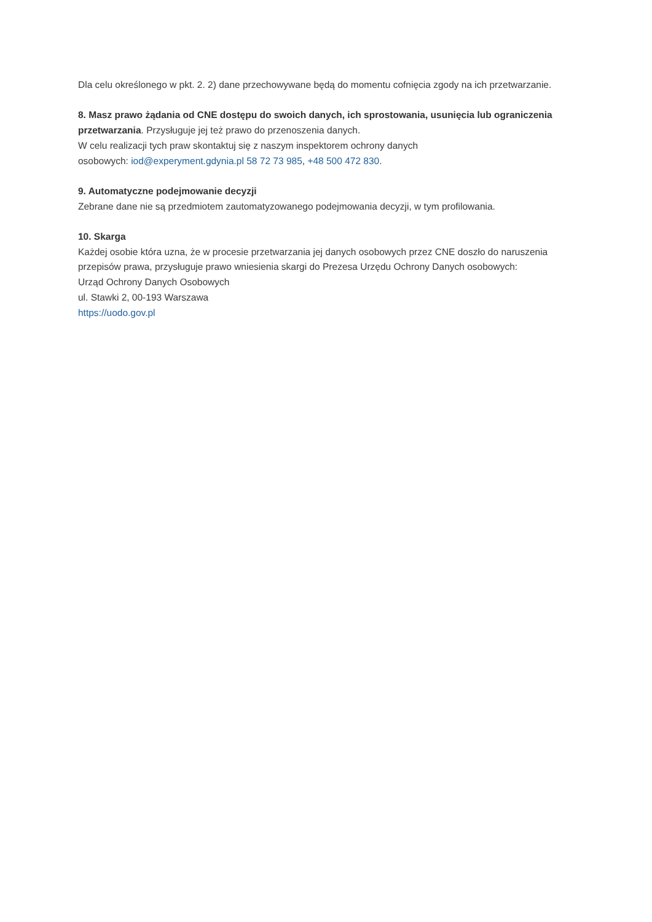Dla celu określonego w pkt. 2. 2) dane przechowywane będą do momentu cofnięcia zgody na ich przetwarzanie.
8. Masz prawo żądania od CNE dostępu do swoich danych, ich sprostowania, usunięcia lub ograniczenia przetwarzania. Przysługuje jej też prawo do przenoszenia danych.
W celu realizacji tych praw skontaktuj się z naszym inspektorem ochrony danych
osobowych: iod@experyment.gdynia.pl 58 72 73 985, +48 500 472 830.
9. Automatyczne podejmowanie decyzji
Zebrane dane nie są przedmiotem zautomatyzowanego podejmowania decyzji, w tym profilowania.
10. Skarga
Każdej osobie która uzna, że w procesie przetwarzania jej danych osobowych przez CNE doszło do naruszenia przepisów prawa, przysługuje prawo wniesienia skargi do Prezesa Urzędu Ochrony Danych osobowych:
Urząd Ochrony Danych Osobowych
ul. Stawki 2, 00-193 Warszawa
https://uodo.gov.pl